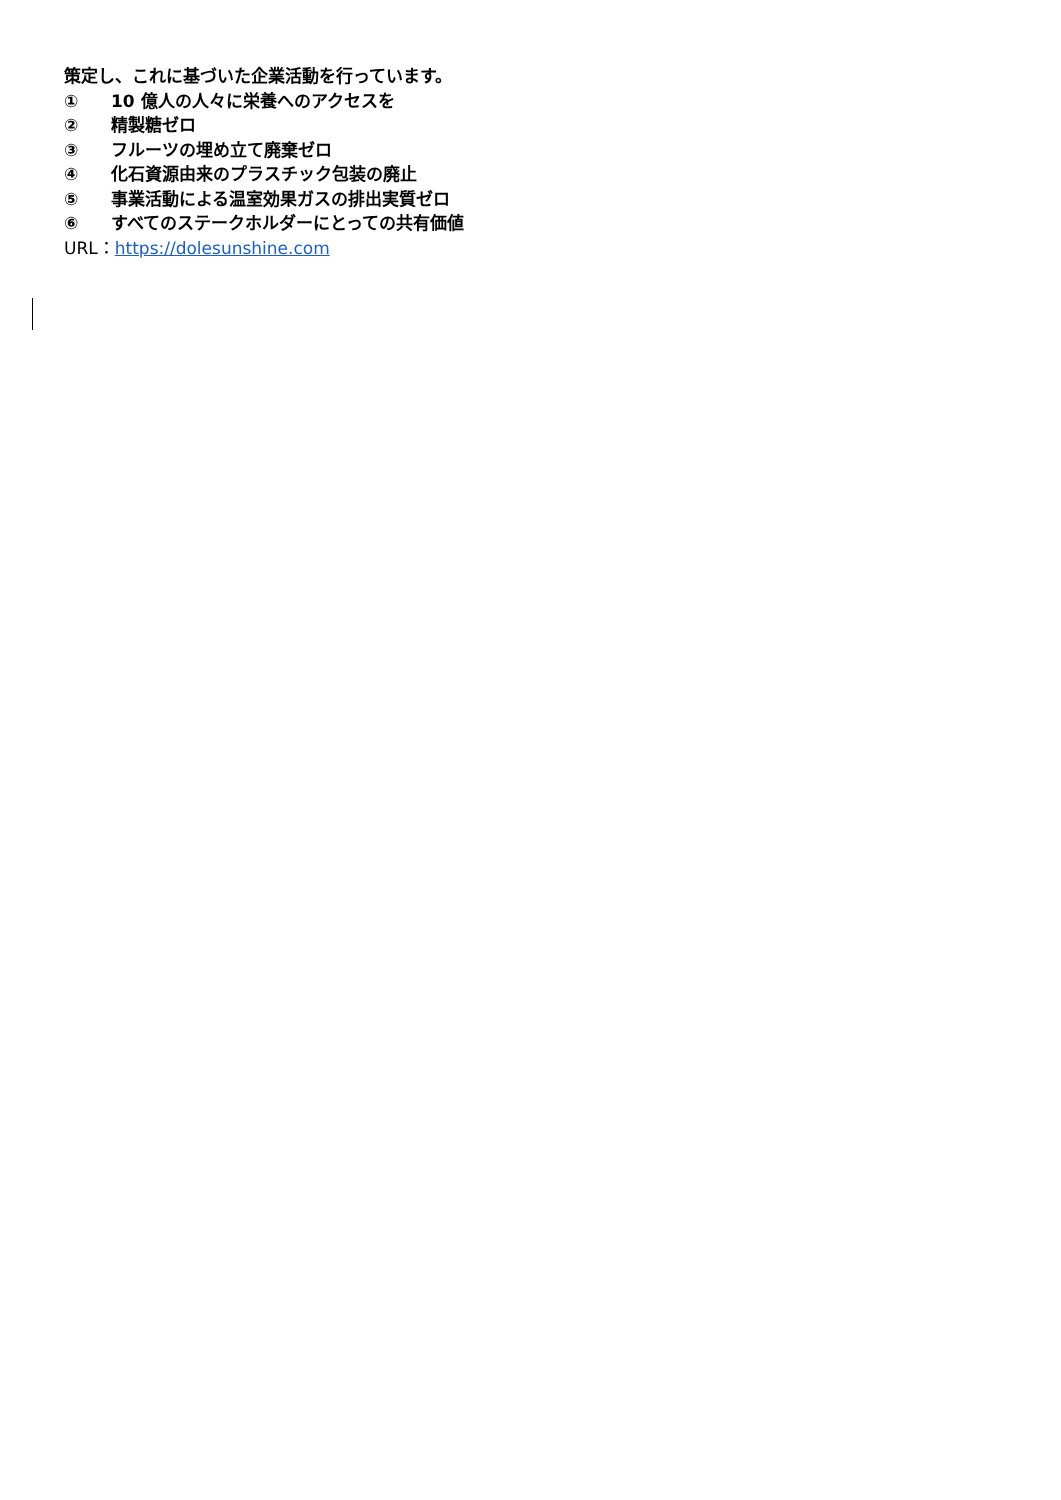策定し、これに基づいた企業活動を行っています。
① 10 億人の人々に栄養へのアクセスを
② 精製糖ゼロ
③ フルーツの埋め立て廃棄ゼロ
④ 化石資源由来のプラスチック包装の廃止
⑤ 事業活動による温室効果ガスの排出実質ゼロ
⑥ すべてのステークホルダーにとっての共有価値
URL：https://dolesunshine.com